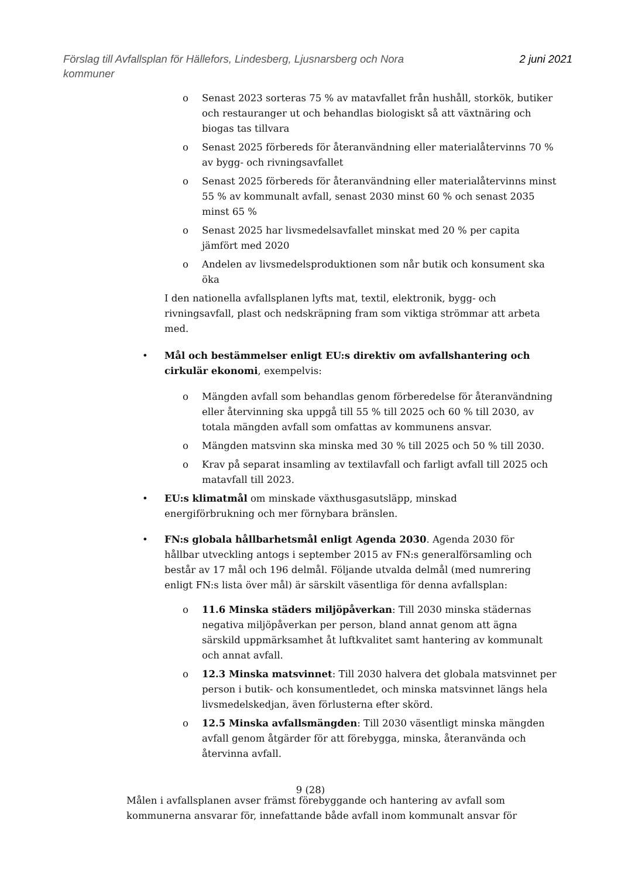Förslag till Avfallsplan för Hällefors, Lindesberg, Ljusnarsberg och Nora
kommuner
2 juni 2021
o Senast 2023 sorteras 75 % av matavfallet från hushåll, storkök, butiker och restauranger ut och behandlas biologiskt så att växtnäring och biogas tas tillvara
o Senast 2025 förbereds för återanvändning eller materialåtervinns 70 % av bygg- och rivningsavfallet
o Senast 2025 förbereds för återanvändning eller materialåtervinns minst 55 % av kommunalt avfall, senast 2030 minst 60 % och senast 2035 minst 65 %
o Senast 2025 har livsmedelsavfallet minskat med 20 % per capita jämfört med 2020
o Andelen av livsmedelsproduktionen som når butik och konsument ska öka
I den nationella avfallsplanen lyfts mat, textil, elektronik, bygg- och rivningsavfall, plast och nedskräpning fram som viktiga strömmar att arbeta med.
• Mål och bestämmelser enligt EU:s direktiv om avfallshantering och cirkulär ekonomi, exempelvis:
o Mängden avfall som behandlas genom förberedelse för återanvändning eller återvinning ska uppgå till 55 % till 2025 och 60 % till 2030, av totala mängden avfall som omfattas av kommunens ansvar.
o Mängden matsvinn ska minska med 30 % till 2025 och 50 % till 2030.
o Krav på separat insamling av textilavfall och farligt avfall till 2025 och matavfall till 2023.
• EU:s klimatmål om minskade växthusgasutsläpp, minskad energiförbrukning och mer förnybara bränslen.
• FN:s globala hållbarhetsmål enligt Agenda 2030. Agenda 2030 för hållbar utveckling antogs i september 2015 av FN:s generalförsamling och består av 17 mål och 196 delmål. Följande utvalda delmål (med numrering enligt FN:s lista över mål) är särskilt väsentliga för denna avfallsplan:
o 11.6 Minska städers miljöpåverkan: Till 2030 minska städernas negativa miljöpåverkan per person, bland annat genom att ägna särskild uppmärksamhet åt luftkvalitet samt hantering av kommunalt och annat avfall.
o 12.3 Minska matsvinnet: Till 2030 halvera det globala matsvinnet per person i butik- och konsumentledet, och minska matsvinnet längs hela livsmedelskedjan, även förlusterna efter skörd.
o 12.5 Minska avfallsmängden: Till 2030 väsentligt minska mängden avfall genom åtgärder för att förebygga, minska, återanvända och återvinna avfall.
Målen i avfallsplanen avser främst förebyggande och hantering av avfall som kommunerna ansvarar för, innefattande både avfall inom kommunalt ansvar för
9 (28)